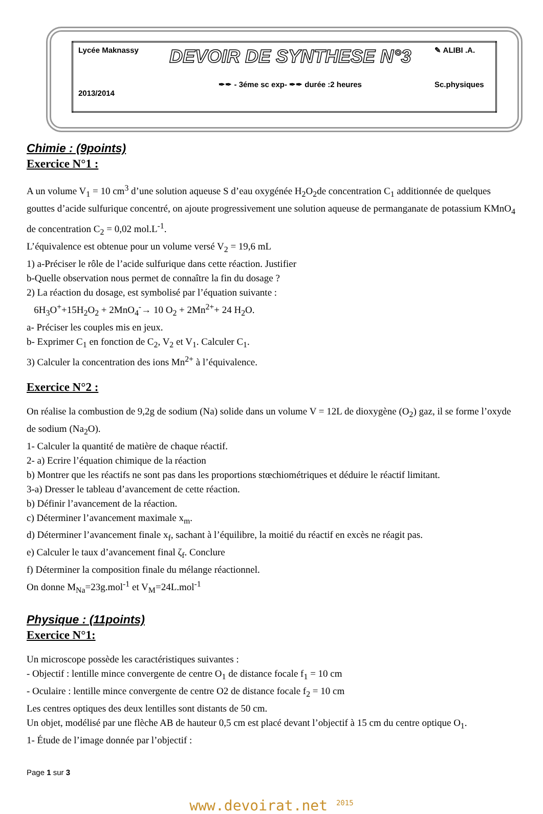| Lycée Maknassy | DEVOIR DE SYNTHESE N°3 | ✎ ALIBI .A. |
| 2013/2014 | ✒✒ - 3éme sc exp- ✒✒ durée :2 heures | Sc.physiques |
Chimie : (9points)
Exercice N°1 :
A un volume V<sub>1</sub> = 10 cm<sup>3</sup> d’une solution aqueuse S d’eau oxygénée H<sub>2</sub>O<sub>2</sub>de concentration C<sub>1</sub> additionnée de quelques gouttes d’acide sulfurique concentré, on ajoute progressivement une solution aqueuse de permanganate de potassium KMnO<sub>4</sub> de concentration C<sub>2</sub> = 0,02 mol.L<sup>-1</sup>.
L’équivalence est obtenue pour un volume versé V<sub>2</sub> = 19,6 mL
1) a-Préciser le rôle de l’acide sulfurique dans cette réaction. Justifier
b-Quelle observation nous permet de connaître la fin du dosage ?
2) La réaction du dosage, est symbolisé par l’équation suivante :
6H<sub>3</sub>O<sup>+</sup>+15H<sub>2</sub>O<sub>2</sub> + 2MnO<sub>4</sub><sup>-</sup>→ 10 O<sub>2</sub> + 2Mn<sup>2+</sup>+ 24 H<sub>2</sub>O.
a- Préciser les couples mis en jeux.
b- Exprimer C<sub>1</sub> en fonction de C<sub>2</sub>, V<sub>2</sub> et V<sub>1</sub>. Calculer C<sub>1</sub>.
3) Calculer la concentration des ions Mn<sup>2+</sup> à l’équivalence.
Exercice N°2 :
On réalise la combustion de 9,2g de sodium (Na) solide dans un volume V = 12L de dioxygène (O<sub>2</sub>) gaz, il se forme l’oxyde de sodium (Na<sub>2</sub>O).
1- Calculer la quantité de matière de chaque réactif.
2- a) Ecrire l’équation chimique de la réaction
b) Montrer que les réactifs ne sont pas dans les proportions stœchiométriques et déduire le réactif limitant.
3-a) Dresser le tableau d’avancement de cette réaction.
b) Définir l’avancement de la réaction.
c) Déterminer l’avancement maximale x<sub>m</sub>.
d) Déterminer l’avancement finale x<sub>f</sub>, sachant à l’équilibre, la moitié du réactif en excès ne réagit pas.
e) Calculer le taux d’avancement final ζ<sub>f</sub>. Conclure
f) Déterminer la composition finale du mélange réactionnel.
On donne M<sub>Na</sub>=23g.mol<sup>-1</sup> et V<sub>M</sub>=24L.mol<sup>-1</sup>
Physique : (11points)
Exercice N°1:
Un microscope possède les caractéristiques suivantes :
- Objectif : lentille mince convergente de centre O<sub>1</sub> de distance focale f<sub>1</sub> = 10 cm
- Oculaire : lentille mince convergente de centre O2 de distance focale f<sub>2</sub> = 10 cm
Les centres optiques des deux lentilles sont distants de 50 cm.
Un objet, modélisé par une flèche AB de hauteur 0,5 cm est placé devant l’objectif à 15 cm du centre optique O<sub>1</sub>.
1- Étude de l’image donnée par l’objectif :
Page 1 sur 3
www.devoirat.net <sup>2015</sup>